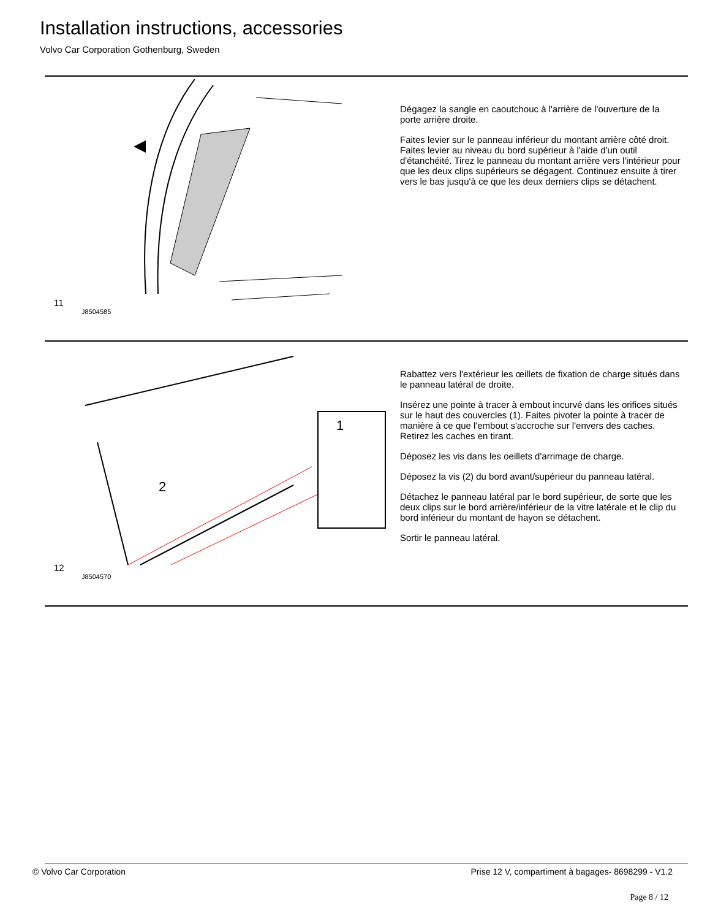Installation instructions, accessories
Volvo Car Corporation Gothenburg, Sweden
11
J8504585
Dégagez la sangle en caoutchouc à l'arrière de l'ouverture de la porte arrière droite.
Faites levier sur le panneau inférieur du montant arrière côté droit. Faites levier au niveau du bord supérieur à l'aide d'un outil d'étanchéité. Tirez le panneau du montant arrière vers l'intérieur pour que les deux clips supérieurs se dégagent. Continuez ensuite à tirer vers le bas jusqu'à ce que les deux derniers clips se détachent.
12
1
2
J8504570
Rabattez vers l'extérieur les œillets de fixation de charge situés dans le panneau latéral de droite.
Insérez une pointe à tracer à embout incurvé dans les orifices situés sur le haut des couvercles (1). Faites pivoter la pointe à tracer de manière à ce que l'embout s'accroche sur l'envers des caches. Retirez les caches en tirant.
Déposez les vis dans les oeillets d'arrimage de charge.
Déposez la vis (2) du bord avant/supérieur du panneau latéral.
Détachez le panneau latéral par le bord supérieur, de sorte que les deux clips sur le bord arrière/inférieur de la vitre latérale et le clip du bord inférieur du montant de hayon se détachent.
Sortir le panneau latéral.
© Volvo Car Corporation Prise 12 V, compartiment à bagages- 8698299 - V1.2
Page 8 / 12